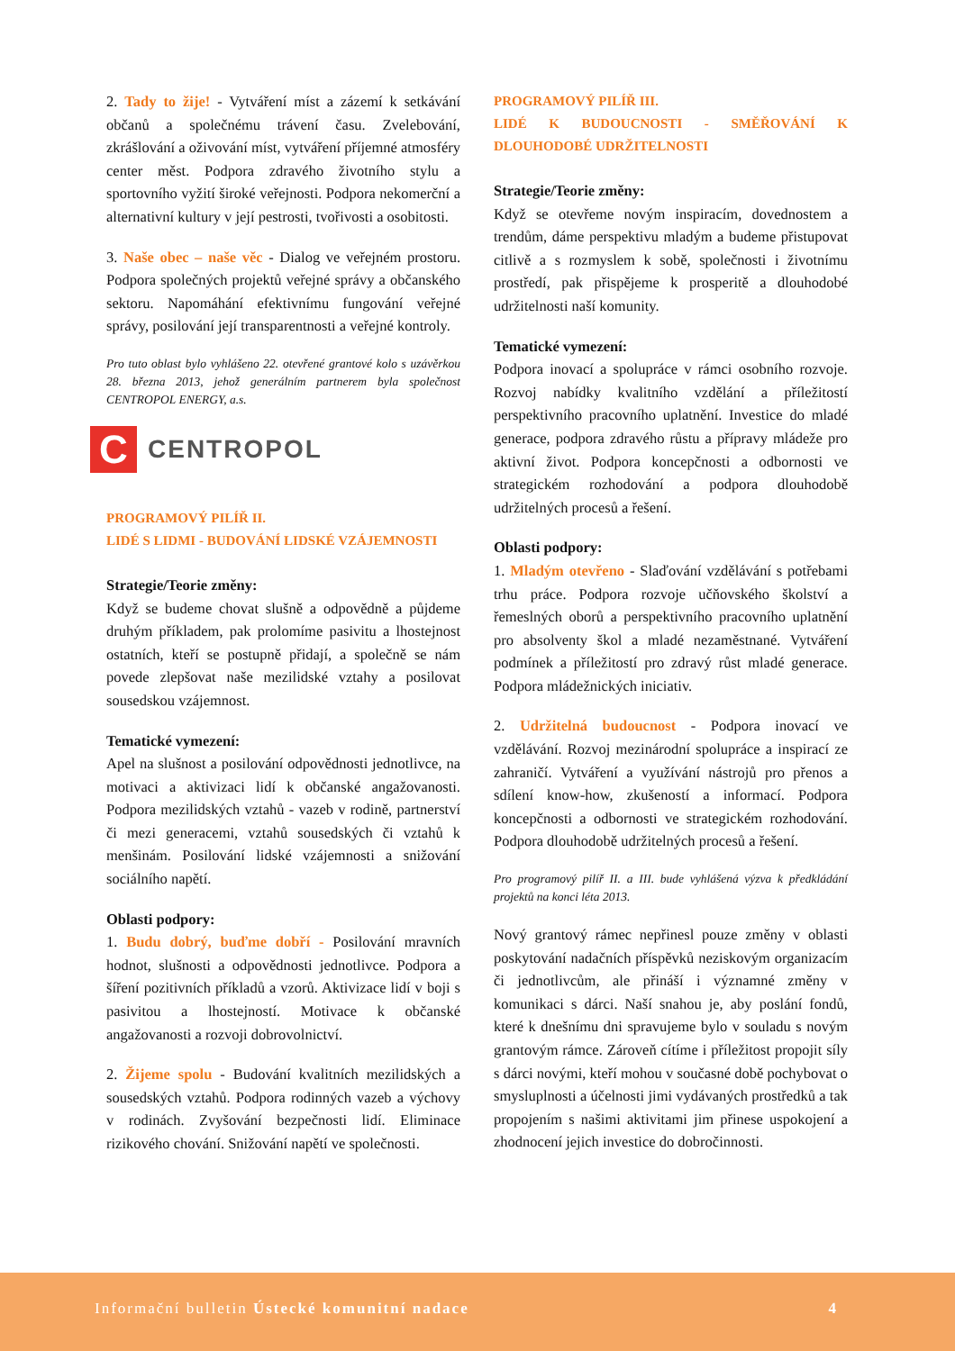2. Tady to žije! - Vytváření míst a zázemí k setkávání občanů a společnému trávení času. Zvelebování, zkrášlování a oživování míst, vytváření příjemné atmosféry center měst. Podpora zdravého životního stylu a sportovního vyžití široké veřejnosti. Podpora nekomerční a alternativní kultury v její pestrosti, tvořivosti a osobitosti.
3. Naše obec – naše věc - Dialog ve veřejném prostoru. Podpora společných projektů veřejné správy a občanského sektoru. Napomáhání efektivnímu fungování veřejné správy, posilování její transparentnosti a veřejné kontroly.
Pro tuto oblast bylo vyhlášeno 22. otevřené grantové kolo s uzávěrkou 28. března 2013, jehož generálním partnerem byla společnost CENTROPOL ENERGY, a.s.
C
CENTROPOL
PROGRAMOVÝ PILÍŘ II.
LIDÉ S LIDMI - BUDOVÁNÍ LIDSKÉ VZÁJEMNOSTI
Strategie/Teorie změny:
Když se budeme chovat slušně a odpovědně a půjdeme druhým příkladem, pak prolomíme pasivitu a lhostejnost ostatních, kteří se postupně přidají, a společně se nám povede zlepšovat naše mezilidské vztahy a posilovat sousedskou vzájemnost.
Tematické vymezení:
Apel na slušnost a posilování odpovědnosti jednotlivce, na motivaci a aktivizaci lidí k občanské angažovanosti. Podpora mezilidských vztahů - vazeb v rodině, partnerství či mezi generacemi, vztahů sousedských či vztahů k menšinám. Posilování lidské vzájemnosti a snižování sociálního napětí.
Oblasti podpory:
1. Budu dobrý, buďme dobří - Posilování mravních hodnot, slušnosti a odpovědnosti jednotlivce. Podpora a šíření pozitivních příkladů a vzorů. Aktivizace lidí v boji s pasivitou a lhostejností. Motivace k občanské angažovanosti a rozvoji dobrovolnictví.
2. Žijeme spolu - Budování kvalitních mezilidských a sousedských vztahů. Podpora rodinných vazeb a výchovy v rodinách. Zvyšování bezpečnosti lidí. Eliminace rizikového chování. Snižování napětí ve společnosti.
PROGRAMOVÝ PILÍŘ III.
LIDÉ K BUDOUCNOSTI - SMĚŘOVÁNÍ K DLOUHODOBÉ UDRŽITELNOSTI
Strategie/Teorie změny:
Když se otevřeme novým inspiracím, dovednostem a trendům, dáme perspektivu mladým a budeme přistupovat citlivě a s rozmyslem k sobě, společnosti i životnímu prostředí, pak přispějeme k prosperitě a dlouhodobé udržitelnosti naší komunity.
Tematické vymezení:
Podpora inovací a spolupráce v rámci osobního rozvoje. Rozvoj nabídky kvalitního vzdělání a příležitostí perspektivního pracovního uplatnění. Investice do mladé generace, podpora zdravého růstu a přípravy mládeže pro aktivní život. Podpora koncepčnosti a odbornosti ve strategickém rozhodování a podpora dlouhodobě udržitelných procesů a řešení.
Oblasti podpory:
1. Mladým otevřeno - Slaďování vzdělávání s potřebami trhu práce. Podpora rozvoje učňovského školství a řemeslných oborů a perspektivního pracovního uplatnění pro absolventy škol a mladé nezaměstnané. Vytváření podmínek a příležitostí pro zdravý růst mladé generace. Podpora mládežnických iniciativ.
2. Udržitelná budoucnost - Podpora inovací ve vzdělávání. Rozvoj mezinárodní spolupráce a inspirací ze zahraničí. Vytváření a využívání nástrojů pro přenos a sdílení know-how, zkušeností a informací. Podpora koncepčnosti a odbornosti ve strategickém rozhodování. Podpora dlouhodobě udržitelných procesů a řešení.
Pro programový pilíř II. a III. bude vyhlášená výzva k předkládání projektů na konci léta 2013.
Nový grantový rámec nepřinesl pouze změny v oblasti poskytování nadačních příspěvků neziskovým organizacím či jednotlivcům, ale přináší i významné změny v komunikaci s dárci. Naší snahou je, aby poslání fondů, které k dnešnímu dni spravujeme bylo v souladu s novým grantovým rámce. Zároveň cítíme i příležitost propojit síly s dárci novými, kteří mohou v současné době pochybovat o smysluplnosti a účelnosti jimi vydávaných prostředků a tak propojením s našimi aktivitami jim přinese uspokojení a zhodnocení jejich investice do dobročinnosti.
Informační bulletin Ústecké komunitní nadace 4